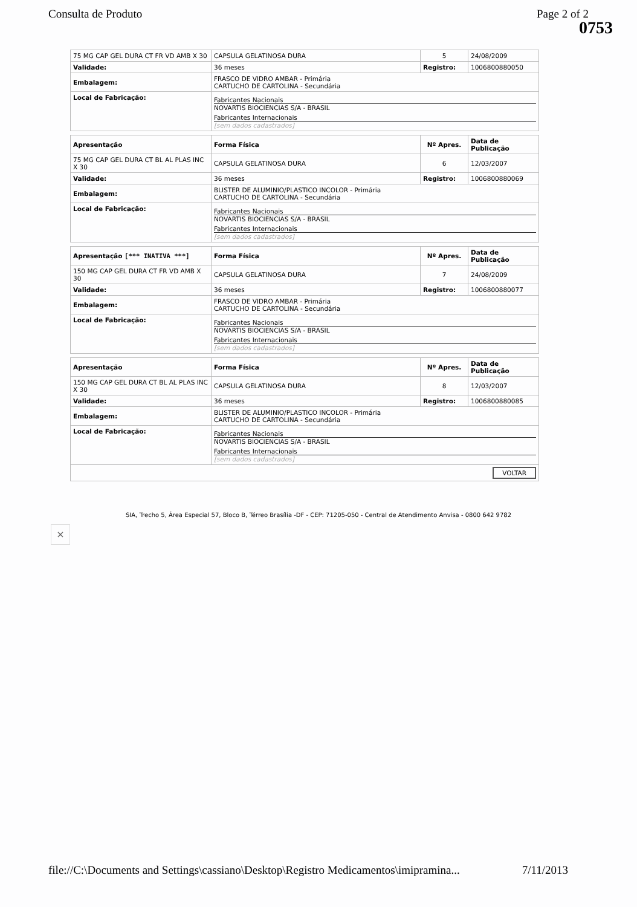Consulta de Produto Page 2 of 2
0753
| 75 MG CAP GEL DURA CT FR VD AMB X 30 | CAPSULA GELATINOSA DURA | 5 | 24/08/2009 |
| Validade: | 36 meses | Registro: | 1006800880050 |
| Embalagem: | FRASCO DE VIDRO AMBAR - Primária CARTUCHO DE CARTOLINA - Secundária | | |
| Local de Fabricação: | Fabricantes Nacionais NOVARTIS BIOCIENCIAS S/A - BRASIL Fabricantes Internacionais [sem dados cadastrados] | | |
| Apresentação | Forma Física | Nº Apres. | Data de Publicação |
| --- | --- | --- | --- |
| 75 MG CAP GEL DURA CT BL AL PLAS INC X 30 | CAPSULA GELATINOSA DURA | 6 | 12/03/2007 |
| Validade: | 36 meses | Registro: | 1006800880069 |
| Embalagem: | BLISTER DE ALUMINIO/PLASTICO INCOLOR - Primária CARTUCHO DE CARTOLINA - Secundária | | |
| Local de Fabricação: | Fabricantes Nacionais NOVARTIS BIOCIENCIAS S/A - BRASIL Fabricantes Internacionais [sem dados cadastrados] | | |
| Apresentação [*** INATIVA ***] | Forma Física | Nº Apres. | Data de Publicação |
| --- | --- | --- | --- |
| 150 MG CAP GEL DURA CT FR VD AMB X 30 | CAPSULA GELATINOSA DURA | 7 | 24/08/2009 |
| Validade: | 36 meses | Registro: | 1006800880077 |
| Embalagem: | FRASCO DE VIDRO AMBAR - Primária CARTUCHO DE CARTOLINA - Secundária | | |
| Local de Fabricação: | Fabricantes Nacionais NOVARTIS BIOCIENCIAS S/A - BRASIL Fabricantes Internacionais [sem dados cadastrados] | | |
| Apresentação | Forma Física | Nº Apres. | Data de Publicação |
| --- | --- | --- | --- |
| 150 MG CAP GEL DURA CT BL AL PLAS INC X 30 | CAPSULA GELATINOSA DURA | 8 | 12/03/2007 |
| Validade: | 36 meses | Registro: | 1006800880085 |
| Embalagem: | BLISTER DE ALUMINIO/PLASTICO INCOLOR - Primária CARTUCHO DE CARTOLINA - Secundária | | |
| Local de Fabricação: | Fabricantes Nacionais NOVARTIS BIOCIENCIAS S/A - BRASIL Fabricantes Internacionais [sem dados cadastrados] | | |
| VOLTAR | | | |
SIA, Trecho 5, Área Especial 57, Bloco B, Térreo Brasília -DF - CEP: 71205-050 - Central de Atendimento Anvisa - 0800 642 9782
×
file://C:\Documents and Settings\cassiano\Desktop\Registro Medicamentos\imipramina... 7/11/2013